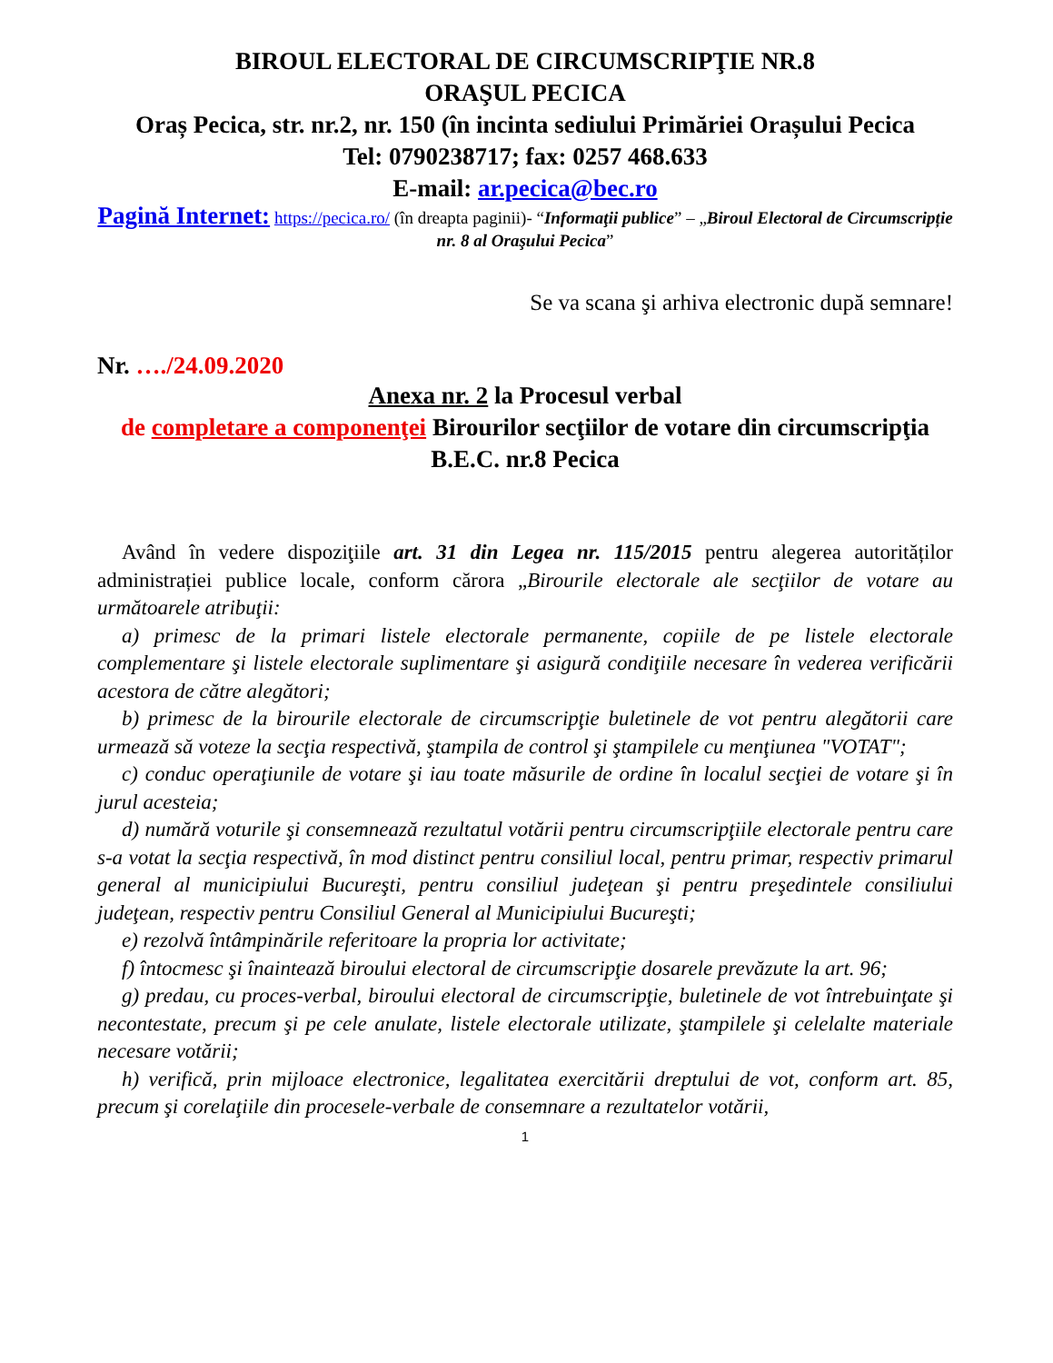BIROUL ELECTORAL DE CIRCUMSCRIPŢIE NR.8
ORAŞUL PECICA
Oraș Pecica, str. nr.2, nr. 150 (în incinta sediului Primăriei Orașului Pecica
Tel: 0790238717; fax: 0257 468.633
E-mail: ar.pecica@bec.ro
Pagină Internet: https://pecica.ro/ (în dreapta paginii)- “Informaţii publice” – „Biroul Electoral de Circumscripție nr. 8 al Oraşului Pecica”
Se va scana şi arhiva electronic după semnare!
Nr. …./24.09.2020
Anexa nr. 2 la Procesul verbal
de completare a componenţei Birourilor secţiilor de votare din circumscripţia B.E.C. nr.8 Pecica
Având în vedere dispoziţiile art. 31 din Legea nr. 115/2015 pentru alegerea autorităților administrației publice locale, conform cărora „Birourile electorale ale secţiilor de votare au următoarele atribuţii:
a) primesc de la primari listele electorale permanente, copiile de pe listele electorale complementare şi listele electorale suplimentare şi asigură condiţiile necesare în vederea verificării acestora de către alegători;
b) primesc de la birourile electorale de circumscripţie buletinele de vot pentru alegătorii care urmează să voteze la secţia respectivă, ştampila de control şi ştampilele cu menţiunea "VOTAT";
c) conduc operaţiunile de votare şi iau toate măsurile de ordine în localul secţiei de votare şi în jurul acesteia;
d) numără voturile şi consemnează rezultatul votării pentru circumscripţiile electorale pentru care s-a votat la secţia respectivă, în mod distinct pentru consiliul local, pentru primar, respectiv primarul general al municipiului Bucureşti, pentru consiliul judeţean şi pentru preşedintele consiliului judeţean, respectiv pentru Consiliul General al Municipiului Bucureşti;
e) rezolvă întâmpinările referitoare la propria lor activitate;
f) întocmesc şi înaintează biroului electoral de circumscripţie dosarele prevăzute la art. 96;
g) predau, cu proces-verbal, biroului electoral de circumscripţie, buletinele de vot întrebuinţate şi necontestate, precum şi pe cele anulate, listele electorale utilizate, ştampilele şi celelalte materiale necesare votării;
h) verifică, prin mijloace electronice, legalitatea exercitării dreptului de vot, conform art. 85, precum şi corelaţiile din procesele-verbale de consemnare a rezultatelor votării,
1